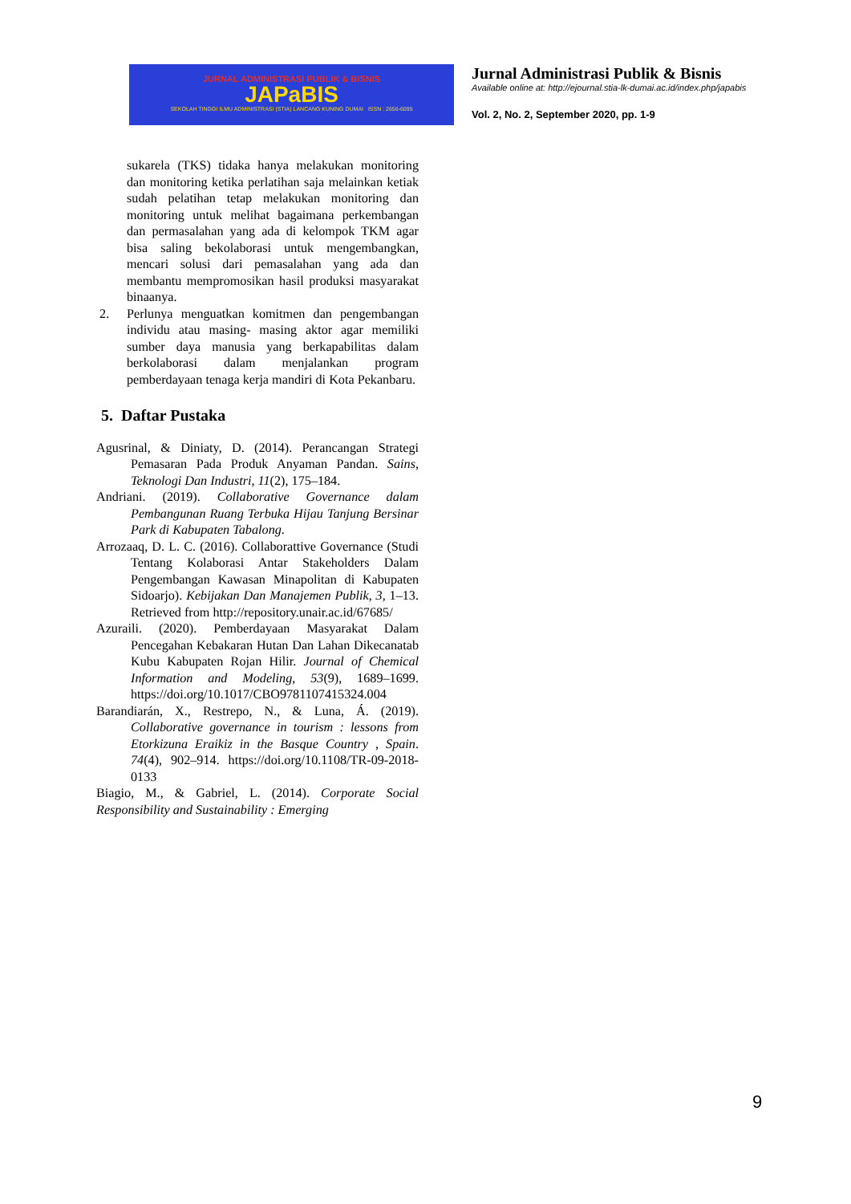JURNAL ADMINISTRASI PUBLIK & BISNIS
JAPaBIS
SEKOLAH TINGGI ILMU ADMINISTRASI (STIA) LANCANG KUNING DUMAI ISSN : 2656-6095
Jurnal Administrasi Publik & Bisnis
Available online at: http://ejournal.stia-lk-dumai.ac.id/index.php/japabis
Vol. 2, No. 2, September 2020, pp. 1-9
sukarela (TKS) tidaka hanya melakukan monitoring dan monitoring ketika perlatihan saja melainkan ketiak sudah pelatihan tetap melakukan monitoring dan monitoring untuk melihat bagaimana perkembangan dan permasalahan yang ada di kelompok TKM agar bisa saling bekolaborasi untuk mengembangkan, mencari solusi dari pemasalahan yang ada dan membantu mempromosikan hasil produksi masyarakat binaanya.
2. Perlunya menguatkan komitmen dan pengembangan individu atau masing- masing aktor agar memiliki sumber daya manusia yang berkapabilitas dalam berkolaborasi dalam menjalankan program pemberdayaan tenaga kerja mandiri di Kota Pekanbaru.
5. Daftar Pustaka
Agusrinal, & Diniaty, D. (2014). Perancangan Strategi Pemasaran Pada Produk Anyaman Pandan. Sains, Teknologi Dan Industri, 11(2), 175–184.
Andriani. (2019). Collaborative Governance dalam Pembangunan Ruang Terbuka Hijau Tanjung Bersinar Park di Kabupaten Tabalong.
Arrozaaq, D. L. C. (2016). Collaborattive Governance (Studi Tentang Kolaborasi Antar Stakeholders Dalam Pengembangan Kawasan Minapolitan di Kabupaten Sidoarjo). Kebijakan Dan Manajemen Publik, 3, 1–13. Retrieved from http://repository.unair.ac.id/67685/
Azuraili. (2020). Pemberdayaan Masyarakat Dalam Pencegahan Kebakaran Hutan Dan Lahan Dikecanatab Kubu Kabupaten Rojan Hilir. Journal of Chemical Information and Modeling, 53(9), 1689–1699. https://doi.org/10.1017/CBO9781107415324.004
Barandiarán, X., Restrepo, N., & Luna, Á. (2019). Collaborative governance in tourism : lessons from Etorkizuna Eraikiz in the Basque Country , Spain. 74(4), 902–914. https://doi.org/10.1108/TR-09-2018-0133
Biagio, M., & Gabriel, L. (2014). Corporate Social Responsibility and Sustainability : Emerging
9